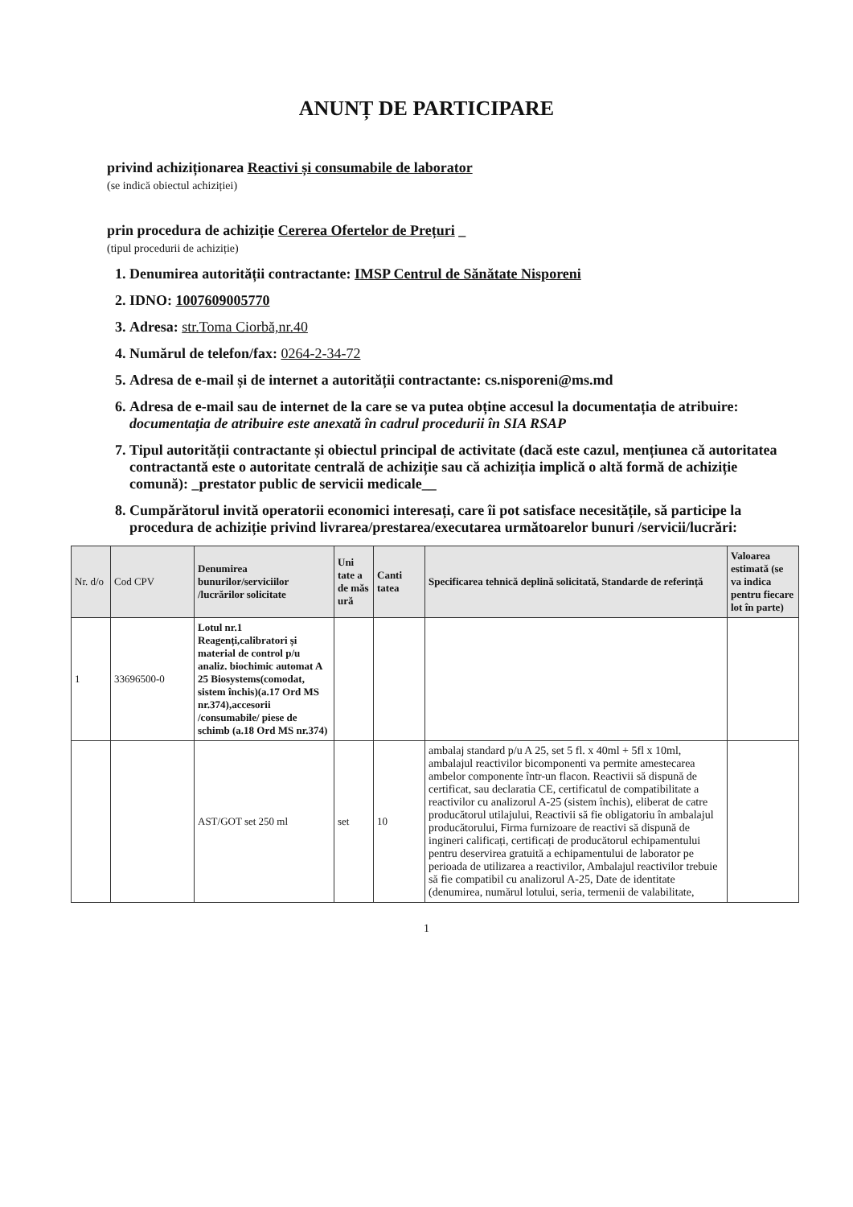ANUNȚ DE PARTICIPARE
privind achiziționarea Reactivi și consumabile de laborator
(se indică obiectul achiziției)
prin procedura de achiziție Cererea Ofertelor de Prețuri _
(tipul procedurii de achiziție)
1. Denumirea autorității contractante: IMSP Centrul de Sănătate Nisporeni
2. IDNO: 1007609005770
3. Adresa: str.Toma Ciorbă,nr.40
4. Numărul de telefon/fax: 0264-2-34-72
5. Adresa de e-mail și de internet a autorității contractante: cs.nisporeni@ms.md
6. Adresa de e-mail sau de internet de la care se va putea obține accesul la documentația de atribuire: documentația de atribuire este anexată în cadrul procedurii în SIA RSAP
7. Tipul autorității contractante și obiectul principal de activitate (dacă este cazul, mențiunea că autoritatea contractantă este o autoritate centrală de achiziție sau că achiziția implică o altă formă de achiziție comună): _prestator public de servicii medicale__
8. Cumpărătorul invită operatorii economici interesați, care îi pot satisface necesitățile, să participe la procedura de achiziție privind livrarea/prestarea/executarea următoarelor bunuri /servicii/lucrări:
| Nr. d/o | Cod CPV | Denumirea bunurilor/serviciilor /lucrărilor solicitate | Uni tate a de măs ură | Canti tatea | Specificarea tehnică deplină solicitată, Standarde de referință | Valoarea estimată (se va indica pentru fiecare lot în parte) |
| --- | --- | --- | --- | --- | --- | --- |
| 1 | 33696500-0 | Lotul nr.1 Reagenți,calibratori și material de control p/u analiz. biochimic automat A 25 Biosystems(comodat, sistem închis)(a.17 Ord MS nr.374),accesorii /consumabile/ piese de schimb (a.18 Ord MS nr.374) | | | | |
| | | AST/GOT set 250 ml | set | 10 | ambalaj standard p/u A 25, set 5 fl. x 40ml + 5fl x 10ml, ambalajul reactivilor bicomponenti va permite amestecarea ambelor componente într-un flacon. Reactivii să dispună de certificat, sau declaratia CE, certificatul de compatibilitate a reactivilor cu analizorul A-25 (sistem închis), eliberat de catre producătorul utilajului, Reactivii să fie obligatoriu în ambalajul producătorului, Firma furnizoare de reactivi să dispună de ingineri calificați, certificați de producătorul echipamentului pentru deservirea gratuită a echipamentului de laborator pe perioada de utilizarea a reactivilor, Ambalajul reactivilor trebuie să fie compatibil cu analizorul A-25, Date de identitate (denumirea, numărul lotului, seria, termenii de valabilitate, | |
1